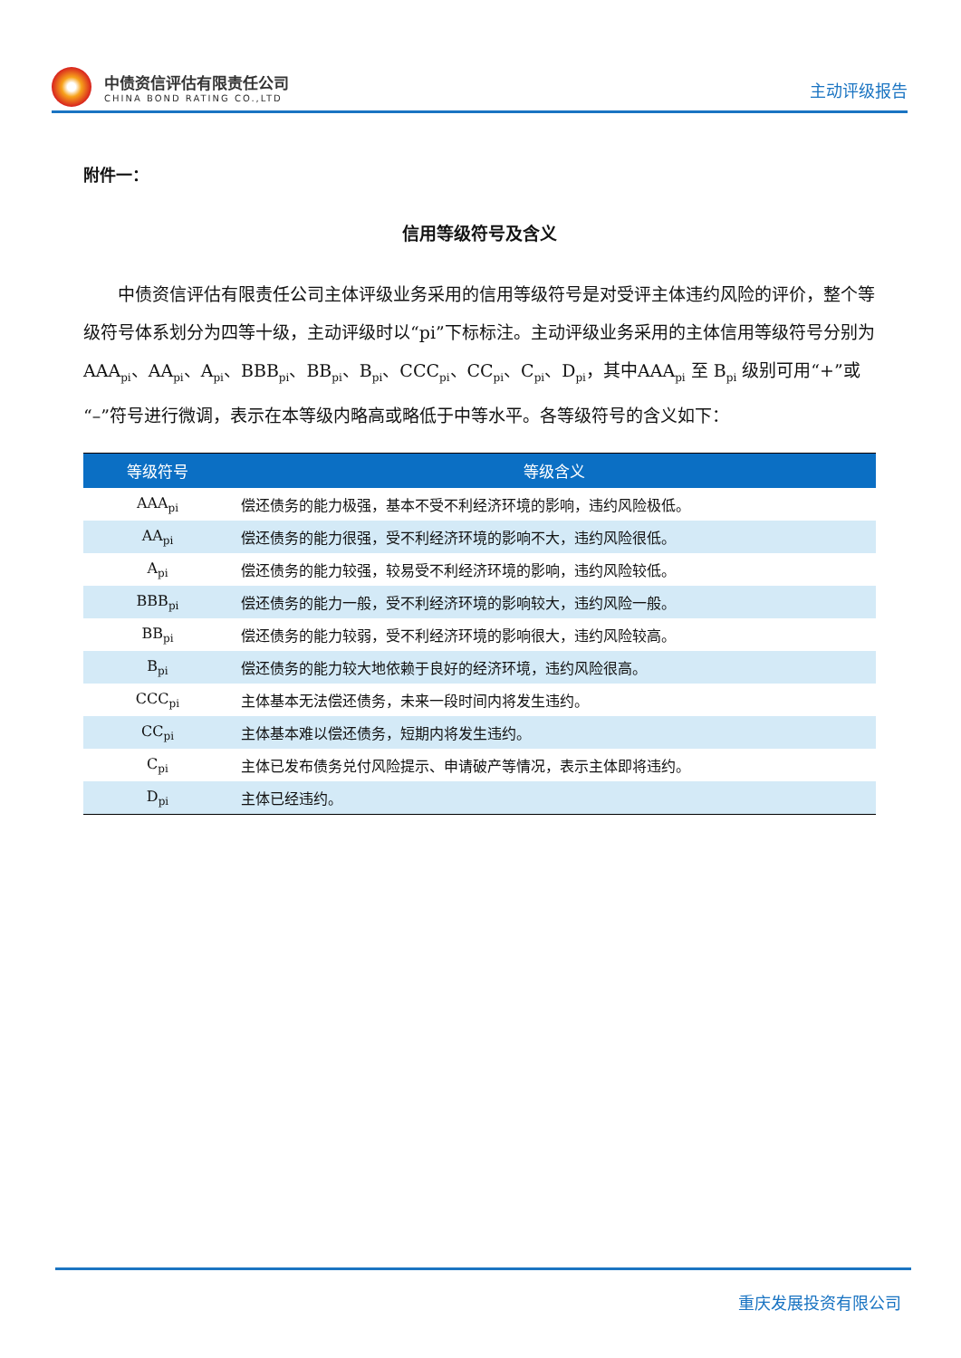中债资信评估有限责任公司
CHINA BOND RATING CO.,LTD
主动评级报告
附件一：
信用等级符号及含义
中债资信评估有限责任公司主体评级业务采用的信用等级符号是对受评主体违约风险的评价，整个等级符号体系划分为四等十级，主动评级时以“pi”下标标注。主动评级业务采用的主体信用等级符号分别为 AAA<sub>pi</sub>、AA<sub>pi</sub>、A<sub>pi</sub>、BBB<sub>pi</sub>、BB<sub>pi</sub>、B<sub>pi</sub>、CCC<sub>pi</sub>、CC<sub>pi</sub>、C<sub>pi</sub>、D<sub>pi</sub>，其中AAA<sub>pi</sub> 至 B<sub>pi</sub> 级别可用“+”或“–”符号进行微调，表示在本等级内略高或略低于中等水平。各等级符号的含义如下：
| 等级符号 | 等级含义 |
| --- | --- |
| AAA<sub>pi</sub> | 偿还债务的能力极强，基本不受不利经济环境的影响，违约风险极低。 |
| AA<sub>pi</sub> | 偿还债务的能力很强，受不利经济环境的影响不大，违约风险很低。 |
| A<sub>pi</sub> | 偿还债务的能力较强，较易受不利经济环境的影响，违约风险较低。 |
| BBB<sub>pi</sub> | 偿还债务的能力一般，受不利经济环境的影响较大，违约风险一般。 |
| BB<sub>pi</sub> | 偿还债务的能力较弱，受不利经济环境的影响很大，违约风险较高。 |
| B<sub>pi</sub> | 偿还债务的能力较大地依赖于良好的经济环境，违约风险很高。 |
| CCC<sub>pi</sub> | 主体基本无法偿还债务，未来一段时间内将发生违约。 |
| CC<sub>pi</sub> | 主体基本难以偿还债务，短期内将发生违约。 |
| C<sub>pi</sub> | 主体已发布债务兑付风险提示、申请破产等情况，表示主体即将违约。 |
| D<sub>pi</sub> | 主体已经违约。 |
重庆发展投资有限公司